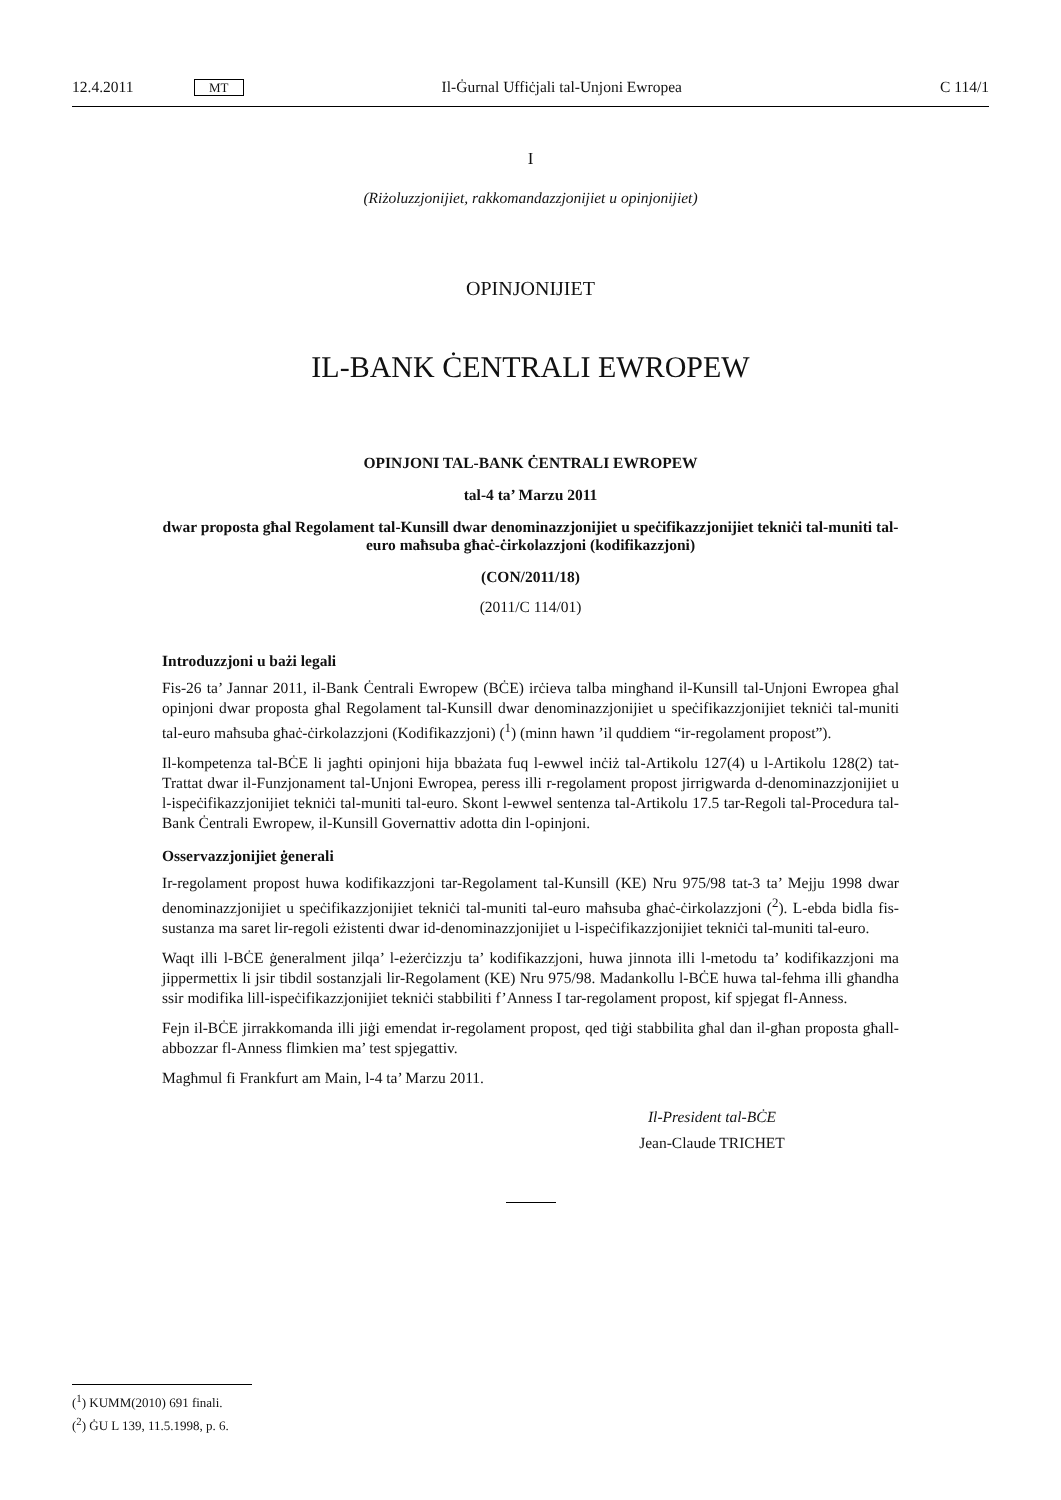12.4.2011 MT Il-Ġurnal Uffiċjali tal-Unjoni Ewropea C 114/1
I
(Riżoluzzjonijiet, rakkomandazzjonijiet u opinjonijiet)
OPINJONIJIET
IL-BANK ĊENTRALI EWROPEW
OPINJONI TAL-BANK ĊENTRALI EWROPEW
tal-4 ta’ Marzu 2011
dwar proposta għal Regolament tal-Kunsill dwar denominazzjonijiet u speċifikazzjonijiet tekniċi tal-muniti tal-euro maħsuba għaċ-ċirkolazzjoni (kodifikazzjoni)
(CON/2011/18)
(2011/C 114/01)
Introduzzjoni u bażi legali
Fis-26 ta’ Jannar 2011, il-Bank Ċentrali Ewropew (BĊE) irċieva talba mingħand il-Kunsill tal-Unjoni Ewropea għal opinjoni dwar proposta għal Regolament tal-Kunsill dwar denominazzjonijiet u speċifikazzjonijiet tekniċi tal-muniti tal-euro maħsuba għaċ-ċirkolazzjoni (Kodifikazzjoni) (<sup>1</sup>) (minn hawn ’il quddiem “ir-regolament propost”).
Il-kompetenza tal-BĊE li jagħti opinjoni hija bbażata fuq l-ewwel inċiż tal-Artikolu 127(4) u l-Artikolu 128(2) tat-Trattat dwar il-Funzjonament tal-Unjoni Ewropea, peress illi r-regolament propost jirrigwarda d-denominazzjonijiet u l-ispeċifikazzjonijiet tekniċi tal-muniti tal-euro. Skont l-ewwel sentenza tal-Artikolu 17.5 tar-Regoli tal-Procedura tal-Bank Ċentrali Ewropew, il-Kunsill Governattiv adotta din l-opinjoni.
Osservazzjonijiet ġenerali
Ir-regolament propost huwa kodifikazzjoni tar-Regolament tal-Kunsill (KE) Nru 975/98 tat-3 ta’ Mejju 1998 dwar denominazzjonijiet u speċifikazzjonijiet tekniċi tal-muniti tal-euro maħsuba għaċ-ċirkolazzjoni (<sup>2</sup>). L-ebda bidla fis-sustanza ma saret lir-regoli eżistenti dwar id-denominazzjonijiet u l-ispeċifikazzjonijiet tekniċi tal-muniti tal-euro.
Waqt illi l-BĊE ġeneralment jilqa’ l-eżerċizzju ta’ kodifikazzjoni, huwa jinnota illi l-metodu ta’ kodifikazzjoni ma jippermettix li jsir tibdil sostanzjali lir-Regolament (KE) Nru 975/98. Madankollu l-BĊE huwa tal-fehma illi għandha ssir modifika lill-ispeċifikazzjonijiet tekniċi stabbiliti f’Anness I tar-regolament propost, kif spjegat fl-Anness.
Fejn il-BĊE jirrakkomanda illi jiġi emendat ir-regolament propost, qed tiġi stabbilita għal dan il-għan proposta għall-abbozzar fl-Anness flimkien ma’ test spjegattiv.
Magħmul fi Frankfurt am Main, l-4 ta’ Marzu 2011.
Il-President tal-BĊE
Jean-Claude TRICHET
(<sup>1</sup>) KUMM(2010) 691 finali.
(<sup>2</sup>) ĠU L 139, 11.5.1998, p. 6.